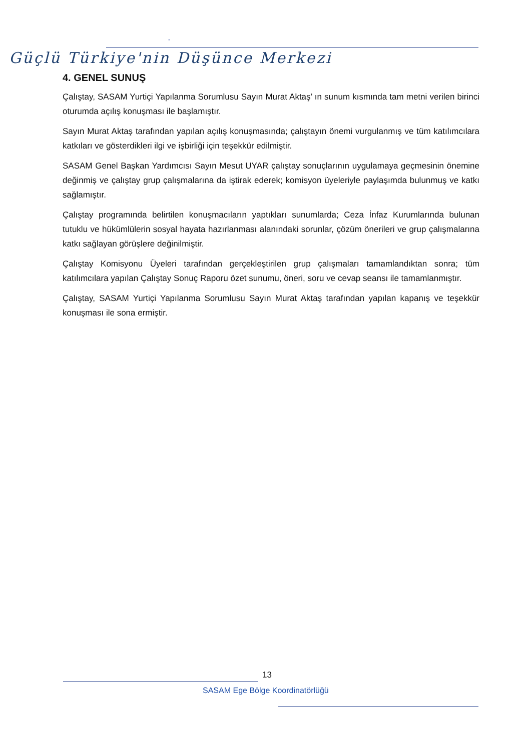-
Güçlü Türkiye'nin Düşünce Merkezi
4. GENEL SUNUŞ
Çalıştay, SASAM Yurtiçi Yapılanma Sorumlusu Sayın Murat Aktaş’ ın sunum kısmında tam metni verilen birinci oturumda açılış konuşması ile başlamıştır.
Sayın Murat Aktaş tarafından yapılan açılış konuşmasında; çalıştayın önemi vurgulanmış ve tüm katılımcılara katkıları ve gösterdikleri ilgi ve işbirliği için teşekkür edilmiştir.
SASAM Genel Başkan Yardımcısı Sayın Mesut UYAR çalıştay sonuçlarının uygulamaya geçmesinin önemine değinmiş ve çalıştay grup çalışmalarına da iştirak ederek; komisyon üyeleriyle paylaşımda bulunmuş ve katkı sağlamıştır.
Çalıştay programında belirtilen konuşmacıların yaptıkları sunumlarda; Ceza İnfaz Kurumlarında bulunan tutuklu ve hükümlülerin sosyal hayata hazırlanması alanındaki sorunlar, çözüm önerileri ve grup çalışmalarına katkı sağlayan görüşlere değinilmiştir.
Çalıştay Komisyonu Üyeleri tarafından gerçekleştirilen grup çalışmaları tamamlandıktan sonra; tüm katılımcılara yapılan Çalıştay Sonuç Raporu özet sunumu, öneri, soru ve cevap seansı ile tamamlanmıştır.
Çalıştay, SASAM Yurtiçi Yapılanma Sorumlusu Sayın Murat Aktaş tarafından yapılan kapanış ve teşekkür konuşması ile sona ermiştir.
13
SASAM Ege Bölge Koordinatörlüğü